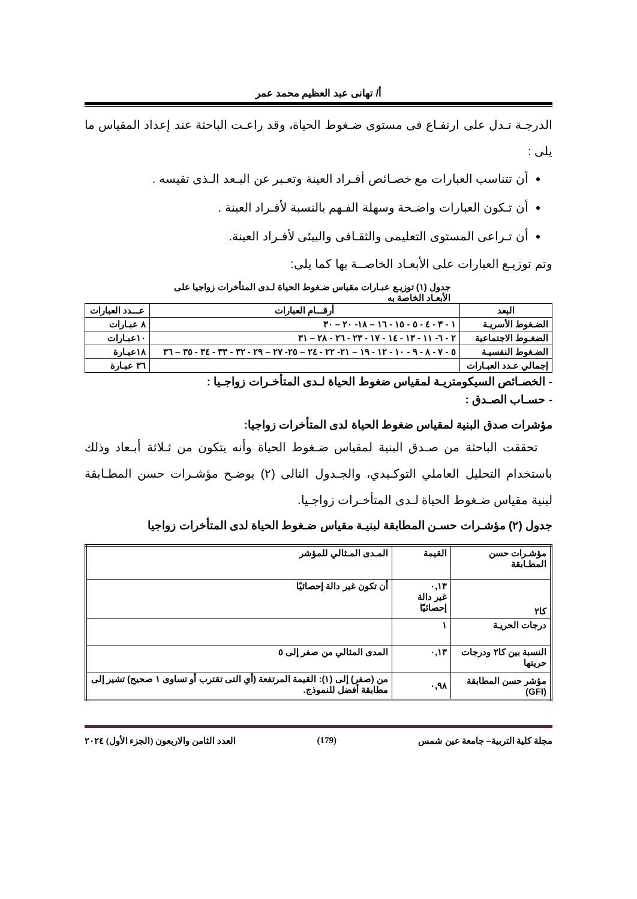أ/ تهانى عبد العظيم محمد عمر
الدرجـة تـدل على ارتفـاع فى مستوى ضـغوط الحياة، وقد راعـت الباحثة عند إعداد المقياس ما يلى :
أن تتناسب العبارات مع خصـائص أفـراد العينة وتعـبر عن البـعد الـذى تقيسه .
أن تـكون العبارات واضـحة وسهلة الفـهم بالنسبة لأفـراد العينة .
أن تـراعى المستوى التعليمى والثقـافى والبيئى لأفـراد العينة.
وتم توزيـع العبارات على الأبعـاد الخاصــة بها كما يلى:
جدول (١) توزيـع عبـارات مقياس ضـغوط الحياة لـدى المتأخرات زواجيا على
الأبعـاد الخاصة به
| البعد | أرقـــام العبارات | عـــدد العبارات |
| --- | --- | --- |
| الضـغوط الأسريـة | ١ - ٣ - ٤ - ٥ - ١٥ - ١٦ – ١٨- ٢٠ – ٣٠ | ٨ عبـارات |
| الضغـوط الاجتماعية | ٢ - ٦- ١١ - ١٣ - ١٤ - ١٧ - ٢٣ - ٢٦ - ٢٨ – ٣١ | ١٠عبـارات |
| الضـغوط النفسيـة | ٥ - ٧ - ٨ - ٩ - ١٠ - ١٢ - ١٩ – ٢١- ٢٢ - ٢٤ – ٢٥- ٢٧ – ٢٩ - ٣٢ - ٣٣ - ٣٤ - ٣٥ – ٣٦ | ١٨عبـارة |
| إجمالي عـدد العبـارات | | ٣٦ عبـارة |
- الخصـائص السيكومتريـة لمقياس ضغوط الحياة لـدى المتأخـرات زواجـيا :
- حسـاب الصـدق :
مؤشرات صدق البنية لمقياس ضغوط الحياة لدى المتأخرات زواجيا:
تحققت الباحثة من صـدق البنية لمقياس ضـغوط الحياة وأنه يتكون من ثـلاثة أبـعاد وذلك باستخدام التحليل العاملي التوكـيدي، والجـدول التالى (٢) يوضـح مؤشـرات حسن المطـابقة لبنية مقياس ضـغوط الحياة لـدى المتأخـرات زواجـيا.
جدول (٢) مؤشـرات حسـن المطابقة لبنيـة مقياس ضـغوط الحياة لدى المتأخرات زواجيا
| مؤشـرات حسن المطـابقة | القيمة | المـدى المـثالي للمؤشر |
| كا٢ | ٠,١٣ غير دالة إحصائيًا | أن تكون غير دالة إحصائيًا |
| درجات الحريـة | ١ | |
| النسبة بين كا٢ ودرجات حريتها | ٠,١٣ | المدى المثالي من صفر إلى ٥ |
| مؤشر حسن المطابقة (GFI) | ٠,٩٨ | من (صفر) إلى (١): القيمة المرتفعة (أي التى تقترب أو تساوى ١ صحيح) تشير إلى مطابقة أفضل للنموذج. |
مجلة كلية التربية– جامعة عين شمس (179) العدد الثامن والاربعون (الجزء الأول) ٢٠٢٤